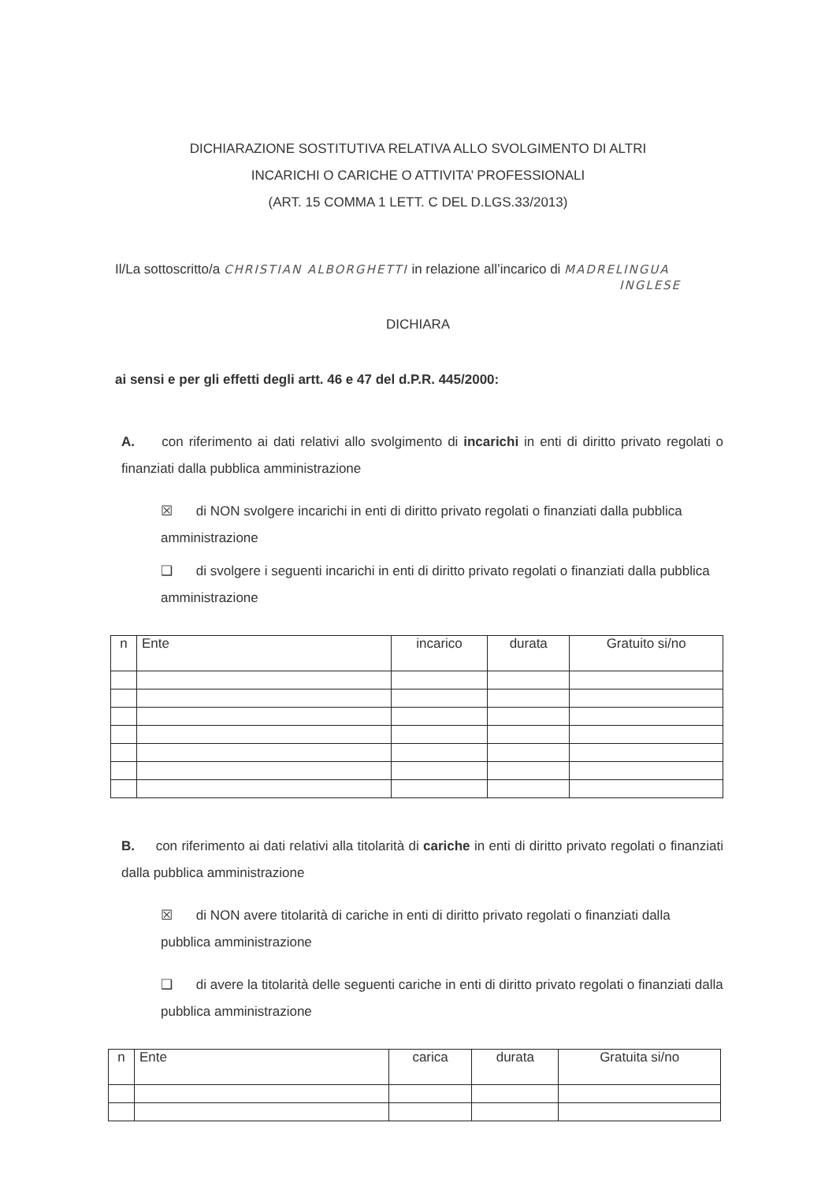DICHIARAZIONE SOSTITUTIVA RELATIVA ALLO SVOLGIMENTO DI ALTRI
INCARICHI O CARICHE O ATTIVITA’ PROFESSIONALI
(ART. 15 COMMA 1 LETT. C DEL D.LGS.33/2013)
Il/La sottoscritto/a CHRISTIAN ALBORGHETTI in relazione all’incarico di MADRELINGUA
INGLESE
DICHIARA
ai sensi e per gli effetti degli artt. 46 e 47 del d.P.R. 445/2000:
A. con riferimento ai dati relativi allo svolgimento di incarichi in enti di diritto privato regolati o finanziati dalla pubblica amministrazione
☒ di NON svolgere incarichi in enti di diritto privato regolati o finanziati dalla pubblica amministrazione
❑ di svolgere i seguenti incarichi in enti di diritto privato regolati o finanziati dalla pubblica amministrazione
| n | Ente | incarico | durata | Gratuito si/no |
| --- | --- | --- | --- | --- |
B. con riferimento ai dati relativi alla titolarità di cariche in enti di diritto privato regolati o finanziati dalla pubblica amministrazione
☒ di NON avere titolarità di cariche in enti di diritto privato regolati o finanziati dalla pubblica amministrazione
❑ di avere la titolarità delle seguenti cariche in enti di diritto privato regolati o finanziati dalla pubblica amministrazione
| n | Ente | carica | durata | Gratuita si/no |
| --- | --- | --- | --- | --- |